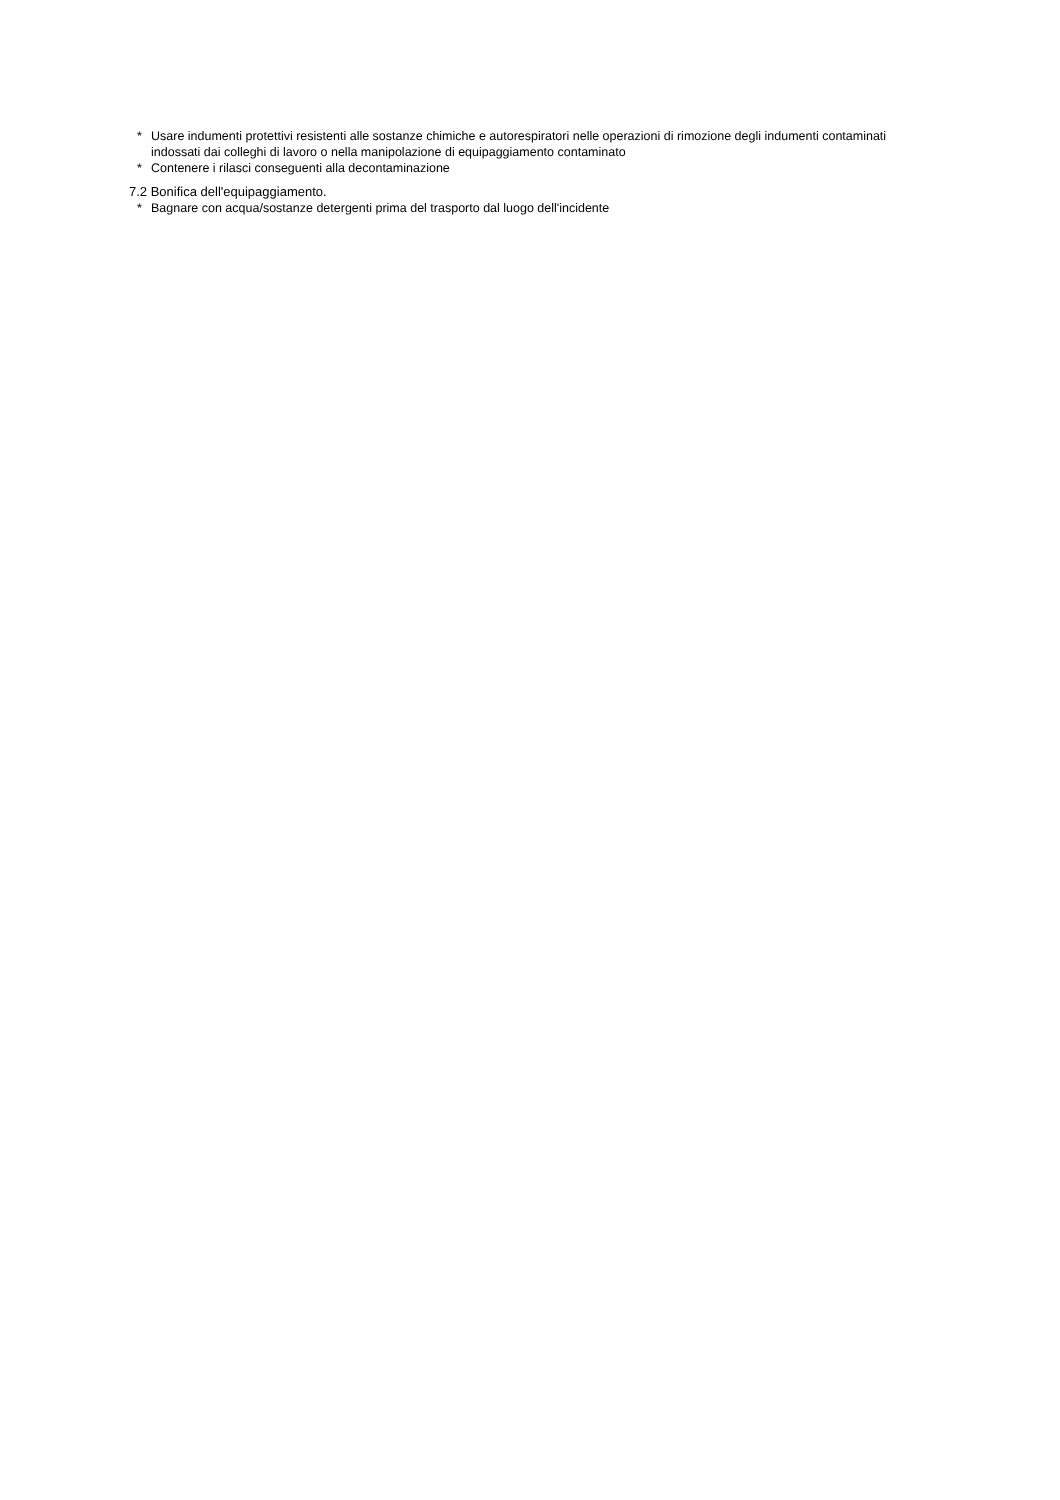* Usare indumenti protettivi resistenti alle sostanze chimiche e autorespiratori nelle operazioni di rimozione degli indumenti contaminati indossati dai colleghi di lavoro o nella manipolazione di equipaggiamento contaminato
* Contenere i rilasci conseguenti alla decontaminazione
7.2 Bonifica dell'equipaggiamento.
* Bagnare con acqua/sostanze detergenti prima del trasporto dal luogo dell'incidente